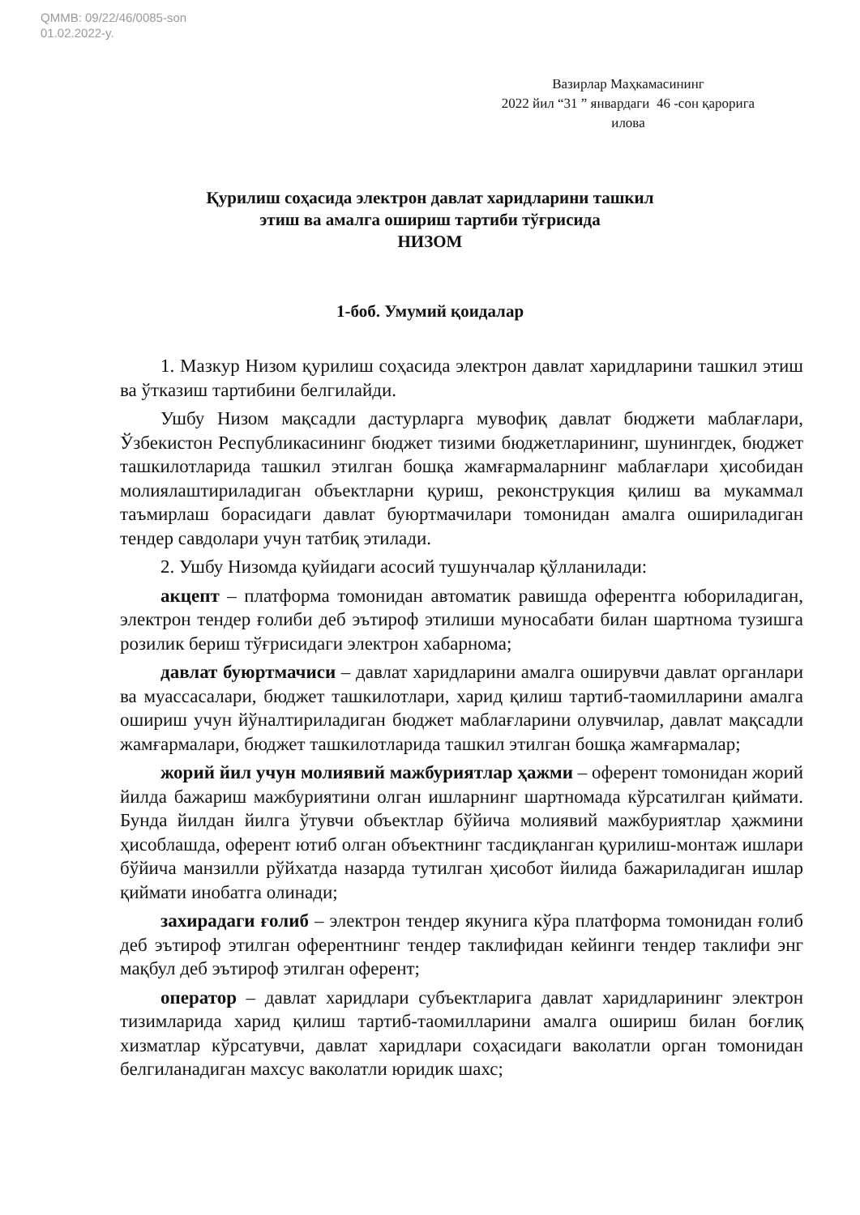QMMB: 09/22/46/0085-son
01.02.2022-y.
Вазирлар Маҳкамасининг
2022 йил “31 ” январдаги 46 -сон қарорига
илова
Қурилиш соҳасида электрон давлат харидларини ташкил
этиш ва амалга ошириш тартиби тўғрисида
НИЗОМ
1-боб. Умумий қоидалар
1. Мазкур Низом қурилиш соҳасида электрон давлат харидларини ташкил этиш ва ўтказиш тартибини белгилайди.
Ушбу Низом мақсадли дастурларга мувофиқ давлат бюджети маблағлари, Ўзбекистон Республикасининг бюджет тизими бюджетларининг, шунингдек, бюджет ташкилотларида ташкил этилган бошқа жамғармаларнинг маблағлари ҳисобидан молиялаштириладиган объектларни қуриш, реконструкция қилиш ва мукаммал таъмирлаш борасидаги давлат буюртмачилари томонидан амалга ошириладиган тендер савдолари учун татбиқ этилади.
2. Ушбу Низомда қуйидаги асосий тушунчалар қўлланилади:
акцепт – платформа томонидан автоматик равишда оферентга юбориладиган, электрон тендер ғолиби деб эътироф этилиши муносабати билан шартнома тузишга розилик бериш тўғрисидаги электрон хабарнома;
давлат буюртмачиси – давлат харидларини амалга оширувчи давлат органлари ва муассасалари, бюджет ташкилотлари, харид қилиш тартиб-таомилларини амалга ошириш учун йўналтириладиган бюджет маблағларини олувчилар, давлат мақсадли жамғармалари, бюджет ташкилотларида ташкил этилган бошқа жамғармалар;
жорий йил учун молиявий мажбуриятлар ҳажми – оферент томонидан жорий йилда бажариш мажбуриятини олган ишларнинг шартномада кўрсатилган қиймати. Бунда йилдан йилга ўтувчи объектлар бўйича молиявий мажбуриятлар ҳажмини ҳисоблашда, оферент ютиб олган объектнинг тасдиқланган қурилиш-монтаж ишлари бўйича манзилли рўйхатда назарда тутилган ҳисобот йилида бажариладиган ишлар қиймати инобатга олинади;
захирадаги ғолиб – электрон тендер якунига кўра платформа томонидан ғолиб деб эътироф этилган оферентнинг тендер таклифидан кейинги тендер таклифи энг мақбул деб эътироф этилган оферент;
оператор – давлат харидлари субъектларига давлат харидларининг электрон тизимларида харид қилиш тартиб-таомилларини амалга ошириш билан боғлиқ хизматлар кўрсатувчи, давлат харидлари соҳасидаги ваколатли орган томонидан белгиланадиган махсус ваколатли юридик шахс;